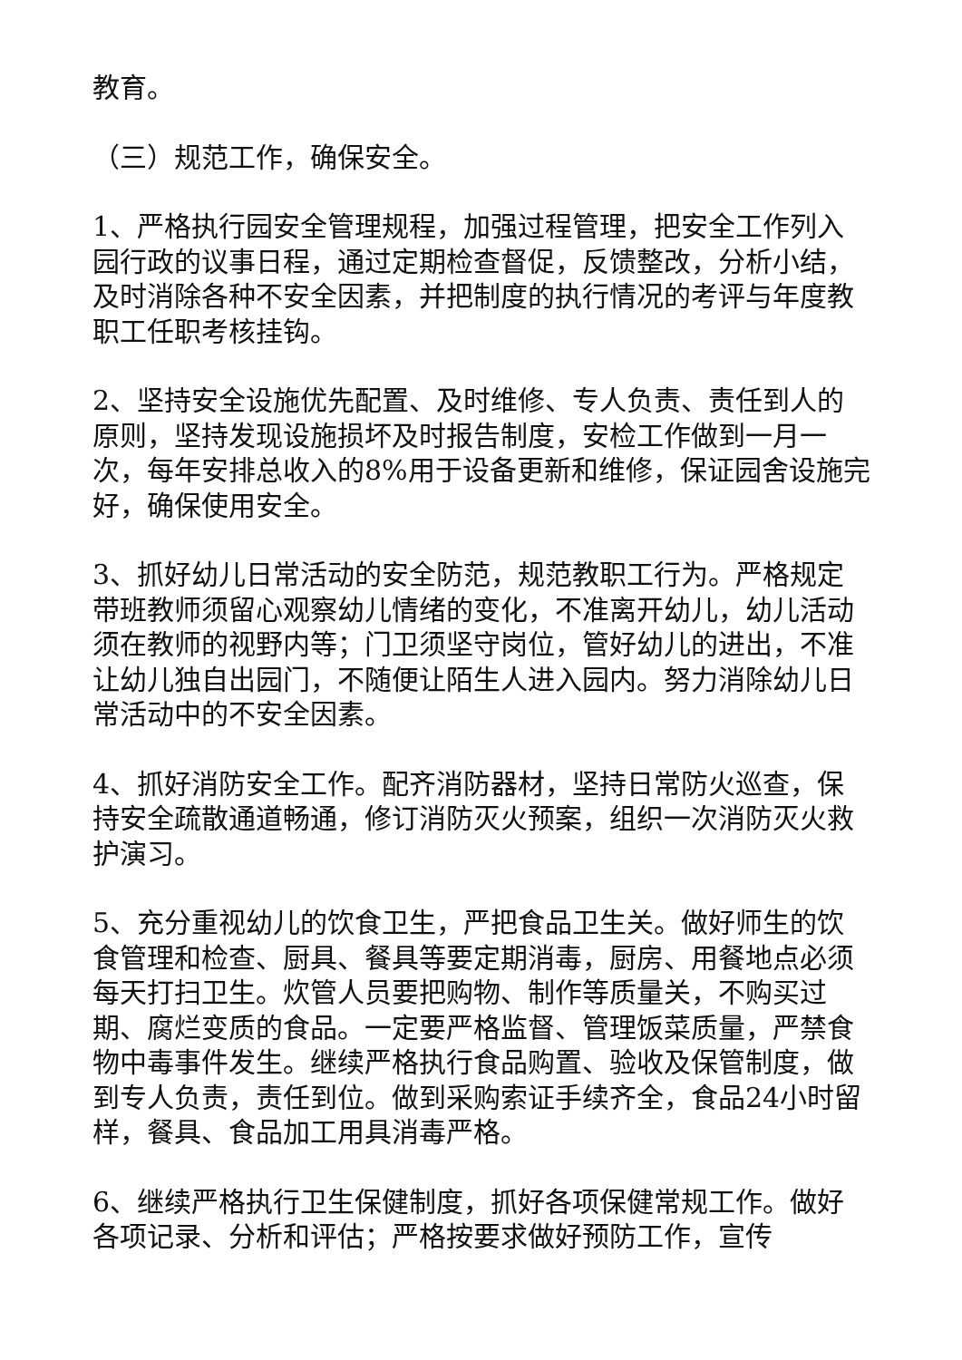教育。
（三）规范工作，确保安全。
1、严格执行园安全管理规程，加强过程管理，把安全工作列入园行政的议事日程，通过定期检查督促，反馈整改，分析小结，及时消除各种不安全因素，并把制度的执行情况的考评与年度教职工任职考核挂钩。
2、坚持安全设施优先配置、及时维修、专人负责、责任到人的原则，坚持发现设施损坏及时报告制度，安检工作做到一月一次，每年安排总收入的8%用于设备更新和维修，保证园舍设施完好，确保使用安全。
3、抓好幼儿日常活动的安全防范，规范教职工行为。严格规定带班教师须留心观察幼儿情绪的变化，不准离开幼儿，幼儿活动须在教师的视野内等；门卫须坚守岗位，管好幼儿的进出，不准让幼儿独自出园门，不随便让陌生人进入园内。努力消除幼儿日常活动中的不安全因素。
4、抓好消防安全工作。配齐消防器材，坚持日常防火巡查，保持安全疏散通道畅通，修订消防灭火预案，组织一次消防灭火救护演习。
5、充分重视幼儿的饮食卫生，严把食品卫生关。做好师生的饮食管理和检查、厨具、餐具等要定期消毒，厨房、用餐地点必须每天打扫卫生。炊管人员要把购物、制作等质量关，不购买过期、腐烂变质的食品。一定要严格监督、管理饭菜质量，严禁食物中毒事件发生。继续严格执行食品购置、验收及保管制度，做到专人负责，责任到位。做到采购索证手续齐全，食品24小时留样，餐具、食品加工用具消毒严格。
6、继续严格执行卫生保健制度，抓好各项保健常规工作。做好各项记录、分析和评估；严格按要求做好预防工作，宣传